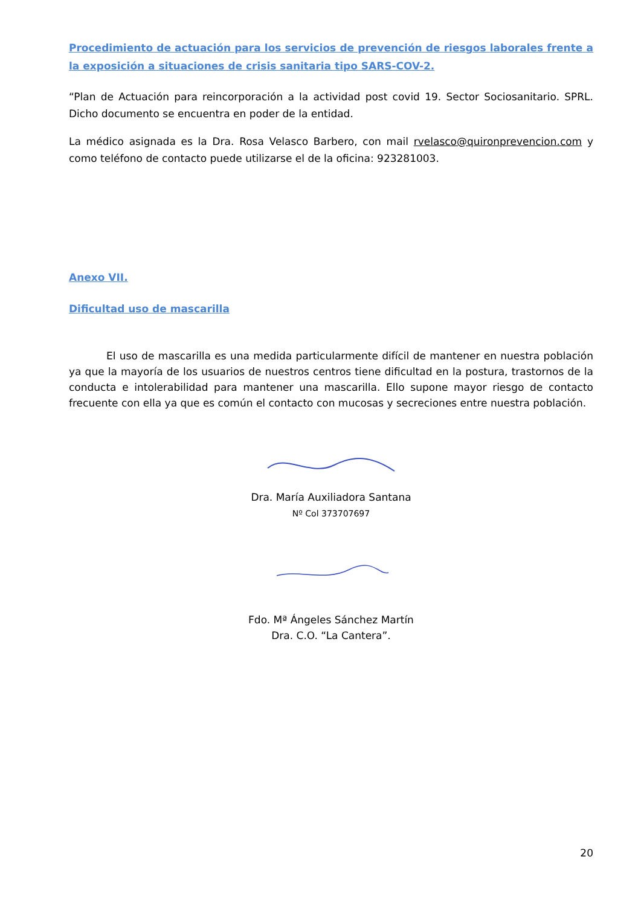Procedimiento de actuación para los servicios de prevención de riesgos laborales frente a la exposición a situaciones de crisis sanitaria tipo SARS-COV-2.
“Plan de Actuación para reincorporación a la actividad post covid 19. Sector Sociosanitario. SPRL. Dicho documento se encuentra en poder de la entidad.
La médico asignada es la Dra. Rosa Velasco Barbero, con mail rvelasco@quironprevencion.com y como teléfono de contacto puede utilizarse el de la oficina: 923281003.
Anexo VII.
Dificultad uso de mascarilla
El uso de mascarilla es una medida particularmente difícil de mantener en nuestra población ya que la mayoría de los usuarios de nuestros centros tiene dificultad en la postura, trastornos de la conducta e intolerabilidad para mantener una mascarilla. Ello supone mayor riesgo de contacto frecuente con ella ya que es común el contacto con mucosas y secreciones entre nuestra población.
Dra. María Auxiliadora Santana
Nº Col 373707697
Fdo. Mª Ángeles Sánchez Martín
Dra. C.O. “La Cantera”.
20